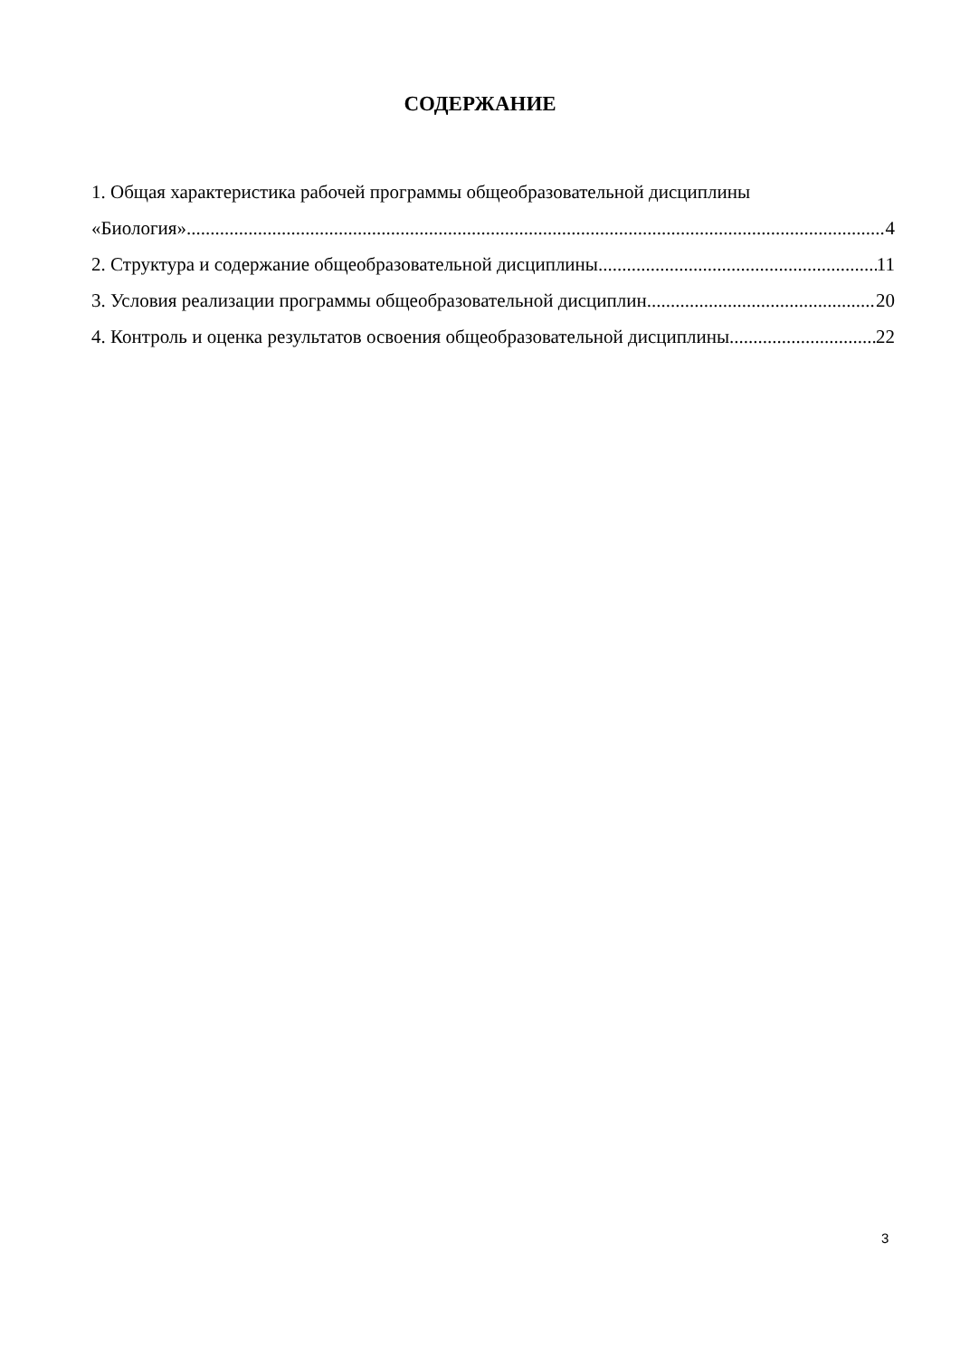СОДЕРЖАНИЕ
1. Общая характеристика рабочей программы общеобразовательной дисциплины
«Биология» 4
2. Структура и содержание общеобразовательной дисциплины 11
3. Условия реализации программы общеобразовательной дисциплин 20
4. Контроль и оценка результатов освоения общеобразовательной дисциплины 22
3